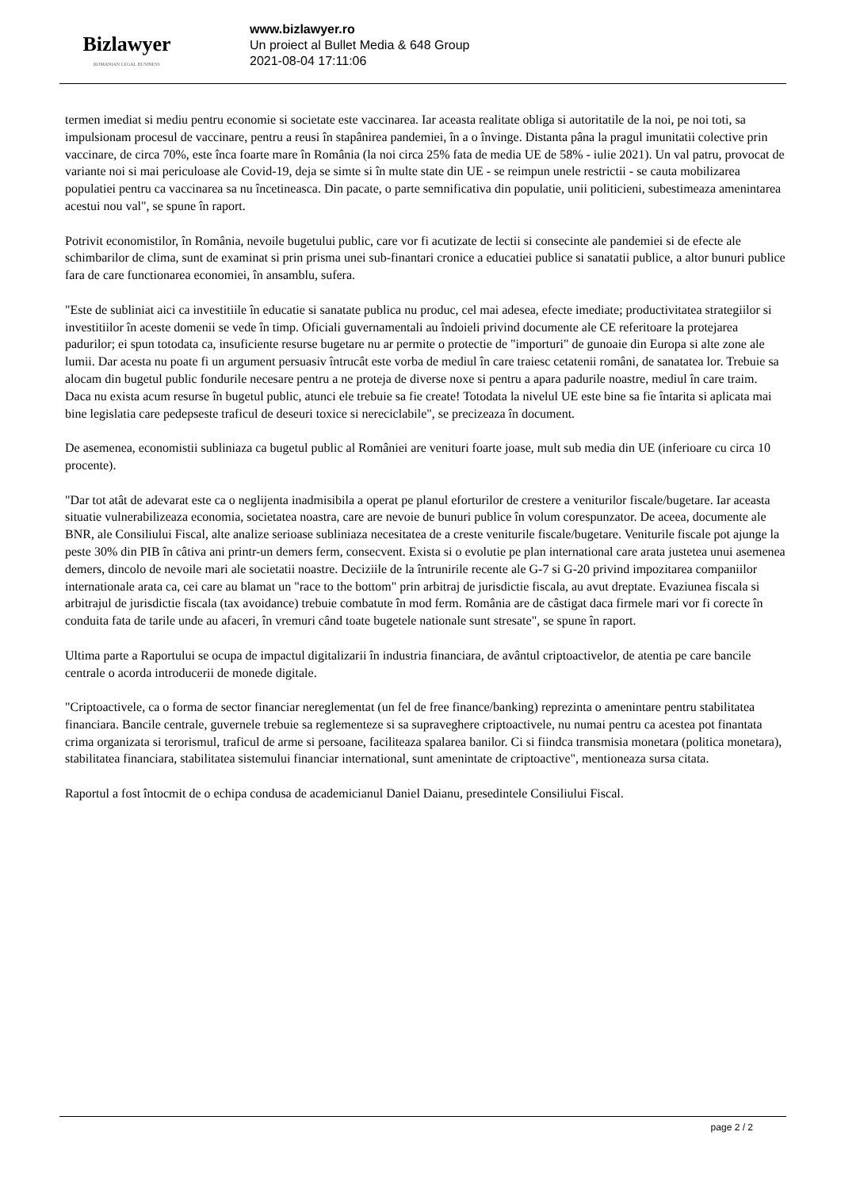Bizlawyer
ROMANIAN LEGAL BUSINESS
www.bizlawyer.ro
Un proiect al Bullet Media & 648 Group
2021-08-04 17:11:06
termen imediat si mediu pentru economie si societate este vaccinarea. Iar aceasta realitate obliga si autoritatile de la noi, pe noi toti, sa impulsionam procesul de vaccinare, pentru a reusi în stapânirea pandemiei, în a o învinge. Distanta pâna la pragul imunitatii colective prin vaccinare, de circa 70%, este înca foarte mare în România (la noi circa 25% fata de media UE de 58% - iulie 2021). Un val patru, provocat de variante noi si mai periculoase ale Covid-19, deja se simte si în multe state din UE - se reimpun unele restrictii - se cauta mobilizarea populatiei pentru ca vaccinarea sa nu încetineasca. Din pacate, o parte semnificativa din populatie, unii politicieni, subestimeaza amenintarea acestui nou val", se spune în raport.
Potrivit economistilor, în România, nevoile bugetului public, care vor fi acutizate de lectii si consecinte ale pandemiei si de efecte ale schimbarilor de clima, sunt de examinat si prin prisma unei sub-finantari cronice a educatiei publice si sanatatii publice, a altor bunuri publice fara de care functionarea economiei, în ansamblu, sufera.
"Este de subliniat aici ca investitiile în educatie si sanatate publica nu produc, cel mai adesea, efecte imediate; productivitatea strategiilor si investitiilor în aceste domenii se vede în timp. Oficiali guvernamentali au îndoieli privind documente ale CE referitoare la protejarea padurilor; ei spun totodata ca, insuficiente resurse bugetare nu ar permite o protectie de "importuri" de gunoaie din Europa si alte zone ale lumii. Dar acesta nu poate fi un argument persuasiv întrucât este vorba de mediul în care traiesc cetatenii români, de sanatatea lor. Trebuie sa alocam din bugetul public fondurile necesare pentru a ne proteja de diverse noxe si pentru a apara padurile noastre, mediul în care traim. Daca nu exista acum resurse în bugetul public, atunci ele trebuie sa fie create! Totodata la nivelul UE este bine sa fie întarita si aplicata mai bine legislatia care pedepseste traficul de deseuri toxice si nereciclabile", se precizeaza în document.
De asemenea, economistii subliniaza ca bugetul public al României are venituri foarte joase, mult sub media din UE (inferioare cu circa 10 procente).
"Dar tot atât de adevarat este ca o neglijenta inadmisibila a operat pe planul eforturilor de crestere a veniturilor fiscale/bugetare. Iar aceasta situatie vulnerabilizeaza economia, societatea noastra, care are nevoie de bunuri publice în volum corespunzator. De aceea, documente ale BNR, ale Consiliului Fiscal, alte analize serioase subliniaza necesitatea de a creste veniturile fiscale/bugetare. Veniturile fiscale pot ajunge la peste 30% din PIB în câtiva ani printr-un demers ferm, consecvent. Exista si o evolutie pe plan international care arata justetea unui asemenea demers, dincolo de nevoile mari ale societatii noastre. Deciziile de la întrunirile recente ale G-7 si G-20 privind impozitarea companiilor internationale arata ca, cei care au blamat un "race to the bottom" prin arbitraj de jurisdictie fiscala, au avut dreptate. Evaziunea fiscala si arbitrajul de jurisdictie fiscala (tax avoidance) trebuie combatute în mod ferm. România are de câstigat daca firmele mari vor fi corecte în conduita fata de tarile unde au afaceri, în vremuri când toate bugetele nationale sunt stresate", se spune în raport.
Ultima parte a Raportului se ocupa de impactul digitalizarii în industria financiara, de avântul criptoactivelor, de atentia pe care bancile centrale o acorda introducerii de monede digitale.
"Criptoactivele, ca o forma de sector financiar nereglementat (un fel de free finance/banking) reprezinta o amenintare pentru stabilitatea financiara. Bancile centrale, guvernele trebuie sa reglementeze si sa supraveghere criptoactivele, nu numai pentru ca acestea pot finantata crima organizata si terorismul, traficul de arme si persoane, faciliteaza spalarea banilor. Ci si fiindca transmisia monetara (politica monetara), stabilitatea financiara, stabilitatea sistemului financiar international, sunt amenintate de criptoactive", mentioneaza sursa citata.
Raportul a fost întocmit de o echipa condusa de academicianul Daniel Daianu, presedintele Consiliului Fiscal.
page 2 / 2